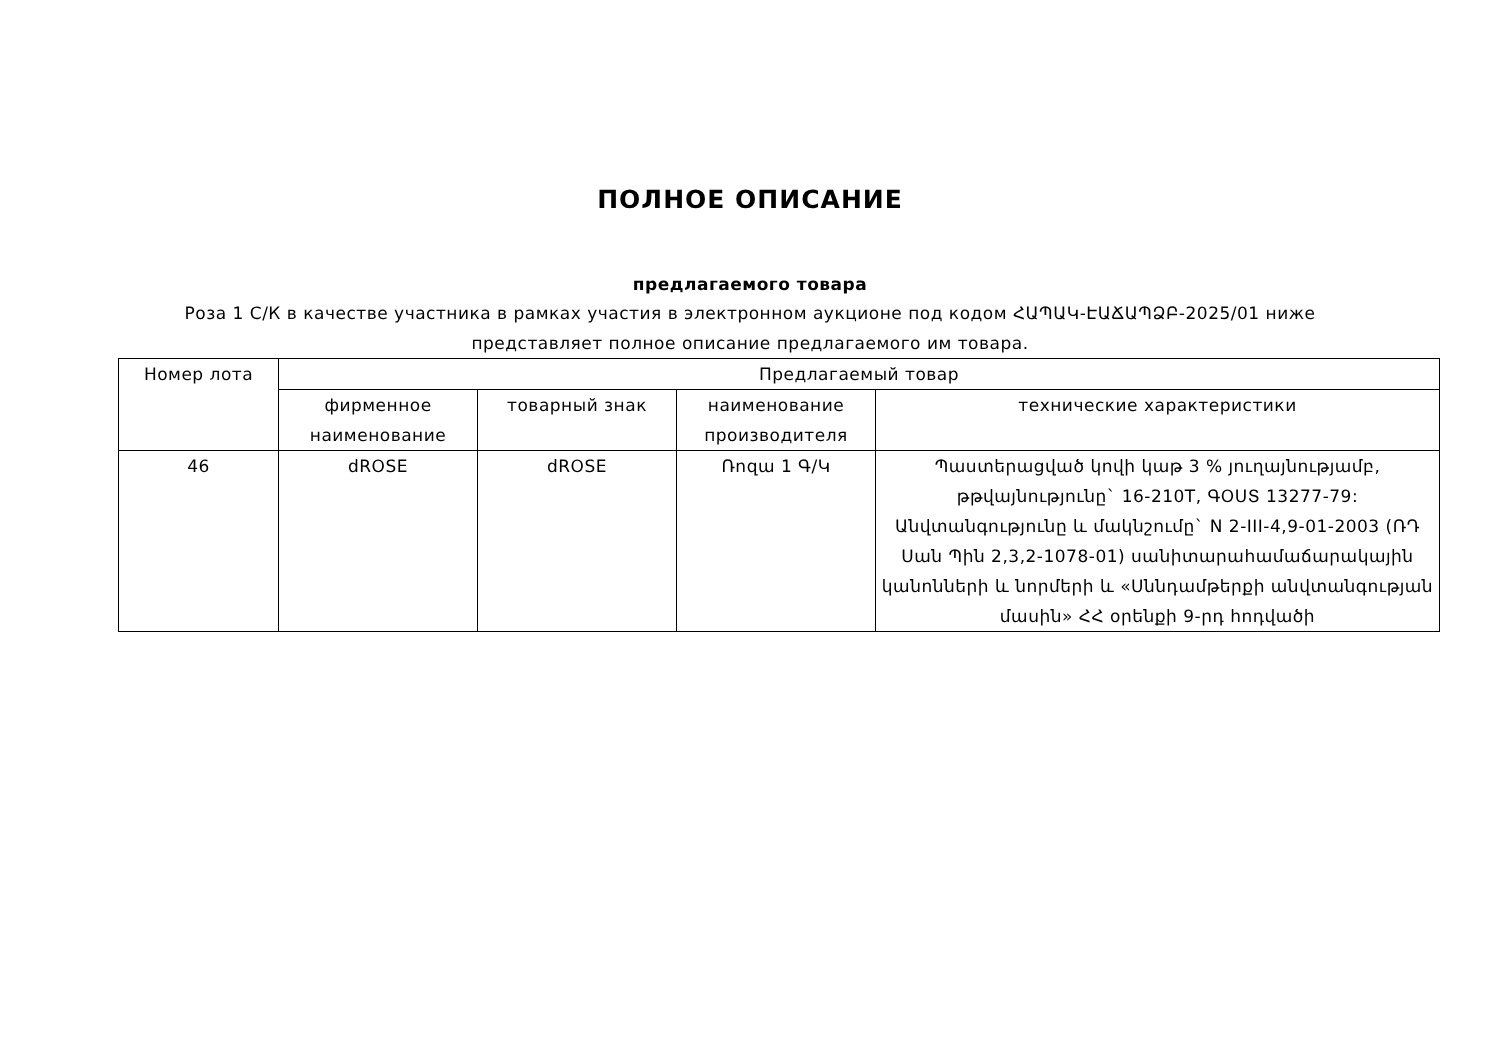ПОЛНОЕ ОПИСАНИЕ
предлагаемого товара
Роза 1 С/К в качестве участника в рамках участия в электронном аукционе под кодом ՀԱՊԱԿ-ԷԱՃԱՊՁԲ-2025/01 ниже представляет полное описание предлагаемого им товара.
| Номер лота | Предлагаемый товар | | | |
| --- | --- | --- | --- | --- |
| | фирменное наименование | товарный знак | наименование производителя | технические характеристики |
| 46 | dROSE | dROSE | Ռոզա 1 Գ/Կ | Պաստերացված կովի կաթ 3 % յուղայնությամբ, թթվայնությունը` 16-210T, ԳՕՍՏ 13277-79: Անվտանգությունը և մակնշումը` N 2-III-4,9-01-2003 (ՌԴ Սան Պին 2,3,2-1078-01) սանիտարահամաճարակային կանոնների և նորմերի և «Սննդամթերքի անվտանգության մասին» ՀՀ օրենքի 9-րդ հոդվածի |